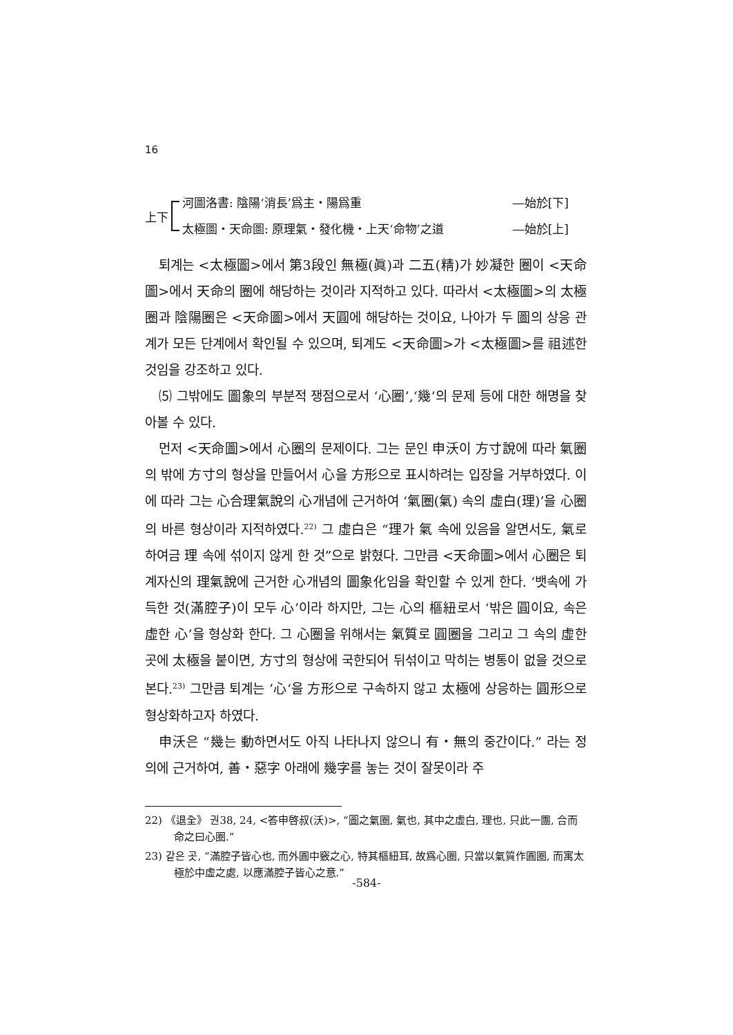16
上下
河圖洛書: 陰陽‘消長’爲主・陽爲重 ―始於[下]
太極圖・天命圖: 原理氣・發化機・上天‘命物’之道 ―始於[上]
퇴계는 <太極圖>에서 第3段인 無極(眞)과 二五(精)가 妙凝한 圈이 <天命圖>에서 天命의 圈에 해당하는 것이라 지적하고 있다. 따라서 <太極圖>의 太極圈과 陰陽圈은 <天命圖>에서 天圓에 해당하는 것이요, 나아가 두 圖의 상응 관계가 모든 단계에서 확인될 수 있으며, 퇴계도 <天命圖>가 <太極圖>를 祖述한 것임을 강조하고 있다.
⑸ 그밖에도 圖象의 부분적 쟁점으로서 ‘心圈’,‘幾’의 문제 등에 대한 해명을 찾아볼 수 있다.
먼저 <天命圖>에서 心圈의 문제이다. 그는 문인 申沃이 方寸說에 따라 氣圈의 밖에 方寸의 형상을 만들어서 心을 方形으로 표시하려는 입장을 거부하였다. 이에 따라 그는 心合理氣說의 心개념에 근거하여 ‘氣圈(氣) 속의 虛白(理)’을 心圈의 바른 형상이라 지적하였다.<sup>22)</sup> 그 虛白은 “理가 氣 속에 있음을 알면서도, 氣로 하여금 理 속에 섞이지 않게 한 것”으로 밝혔다. 그만큼 <天命圖>에서 心圈은 퇴계자신의 理氣說에 근거한 心개념의 圖象化임을 확인할 수 있게 한다. ‘뱃속에 가득한 것(滿腔子)이 모두 心’이라 하지만, 그는 心의 樞紐로서 ‘밖은 圓이요, 속은 虛한 心’을 형상화 한다. 그 心圈을 위해서는 氣質로 圓圈을 그리고 그 속의 虛한 곳에 太極을 붙이면, 方寸의 형상에 국한되어 뒤섞이고 막히는 병통이 없을 것으로 본다.<sup>23)</sup> 그만큼 퇴계는 ’心‘을 方形으로 구속하지 않고 太極에 상응하는 圓形으로 형상화하고자 하였다.
申沃은 “幾는 動하면서도 아직 나타나지 않으니 有・無의 중간이다.” 라는 정의에 근거하여, 善・惡字 아래에 幾字를 놓는 것이 잘못이라 주
22) 《退全》 권38, 24, <答申啓叔(沃)>, “圖之氣圈, 氣也, 其中之虛白, 理也, 只此一團, 合而命之曰心圈.”
23) 같은 곳, “滿腔子皆心也, 而外圓中竅之心, 特其樞紐耳, 故爲心圈, 只當以氣質作圓圈, 而寓太極於中虛之處, 以應滿腔子皆心之意.”
-584-